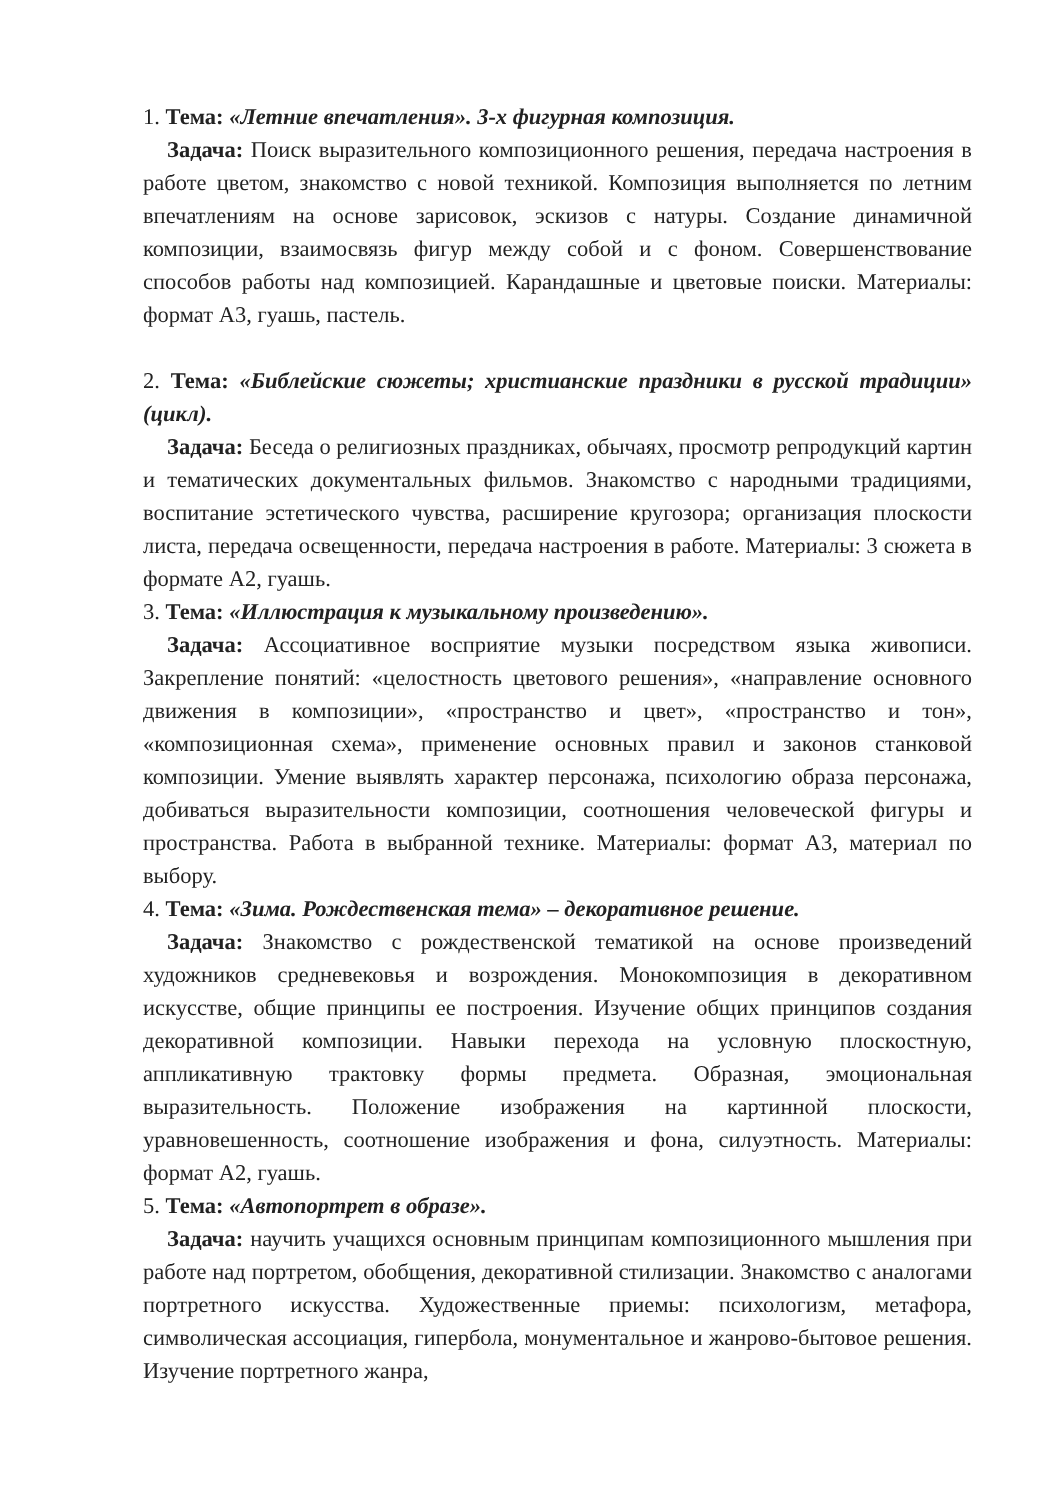1. Тема: «Летние впечатления». 3-х фигурная композиция.
Задача: Поиск выразительного композиционного решения, передача настроения в работе цветом, знакомство с новой техникой. Композиция выполняется по летним впечатлениям на основе зарисовок, эскизов с натуры. Создание динамичной композиции, взаимосвязь фигур между собой и с фоном. Совершенствование способов работы над композицией. Карандашные и цветовые поиски. Материалы: формат А3, гуашь, пастель.
2. Тема: «Библейские сюжеты; христианские праздники в русской традиции» (цикл).
Задача: Беседа о религиозных праздниках, обычаях, просмотр репродукций картин и тематических документальных фильмов. Знакомство с народными традициями, воспитание эстетического чувства, расширение кругозора; организация плоскости листа, передача освещенности, передача настроения в работе. Материалы: 3 сюжета в формате А2, гуашь.
3. Тема: «Иллюстрация к музыкальному произведению».
Задача: Ассоциативное восприятие музыки посредством языка живописи. Закрепление понятий: «целостность цветового решения», «направление основного движения в композиции», «пространство и цвет», «пространство и тон», «композиционная схема», применение основных правил и законов станковой композиции. Умение выявлять характер персонажа, психологию образа персонажа, добиваться выразительности композиции, соотношения человеческой фигуры и пространства. Работа в выбранной технике. Материалы: формат А3, материал по выбору.
4. Тема: «Зима. Рождественская тема» – декоративное решение.
Задача: Знакомство с рождественской тематикой на основе произведений художников средневековья и возрождения. Монокомпозиция в декоративном искусстве, общие принципы ее построения. Изучение общих принципов создания декоративной композиции. Навыки перехода на условную плоскостную, аппликативную трактовку формы предмета. Образная, эмоциональная выразительность. Положение изображения на картинной плоскости, уравновешенность, соотношение изображения и фона, силуэтность. Материалы: формат А2, гуашь.
5. Тема: «Автопортрет в образе».
Задача: научить учащихся основным принципам композиционного мышления при работе над портретом, обобщения, декоративной стилизации. Знакомство с аналогами портретного искусства. Художественные приемы: психологизм, метафора, символическая ассоциация, гипербола, монументальное и жанрово-бытовое решения. Изучение портретного жанра,